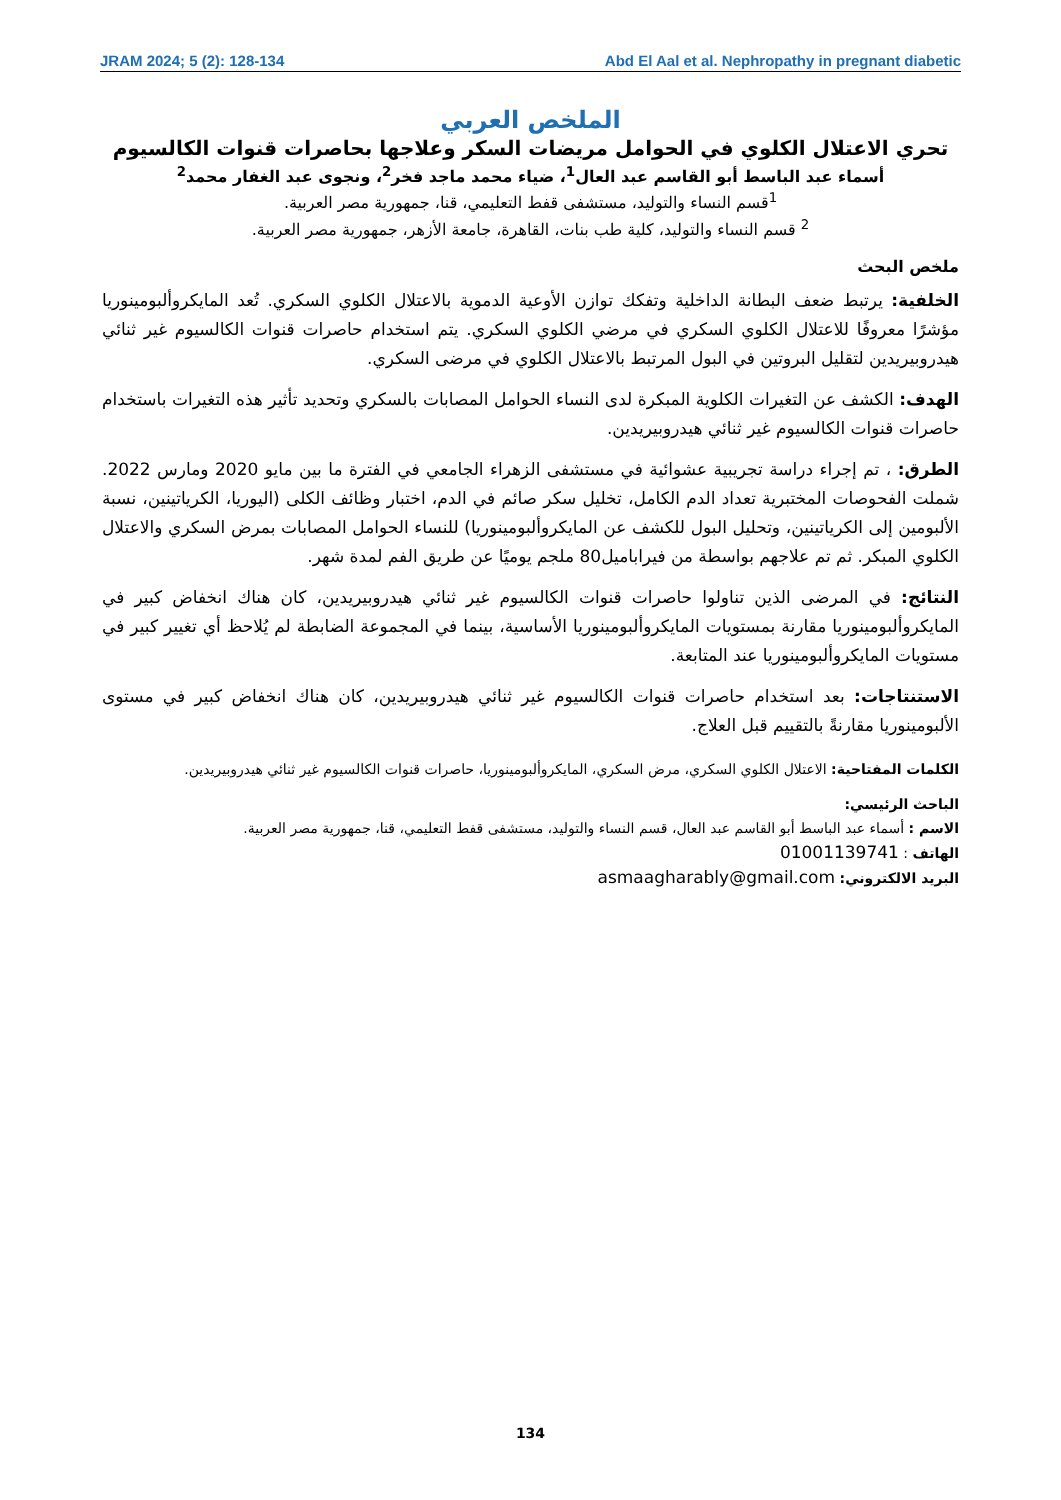JRAM 2024; 5 (2): 128-134 Abd El Aal et al. Nephropathy in pregnant diabetic
الملخص العربي
تحري الاعتلال الكلوي في الحوامل مريضات السكر وعلاجها بحاصرات قنوات الكالسيوم
أسماء عبد الباسط أبو القاسم عبد العال<sup>1</sup>، ضياء محمد ماجد فخر<sup>2</sup>، ونجوى عبد الغفار محمد<sup>2</sup>
<sup>1</sup> قسم النساء والتوليد، مستشفى قفط التعليمي، قنا، جمهورية مصر العربية.
<sup>2</sup> قسم النساء والتوليد، كلية طب بنات، القاهرة، جامعة الأزهر، جمهورية مصر العربية.
ملخص البحث
الخلفية: يرتبط ضعف البطانة الداخلية وتفكك توازن الأوعية الدموية بالاعتلال الكلوي السكري. تُعد المايكروألبومينوريا مؤشرًا معروفًا للاعتلال الكلوي السكري في مرضي الكلوي السكري. يتم استخدام حاصرات قنوات الكالسيوم غير ثنائي هيدروبيريدين لتقليل البروتين في البول المرتبط بالاعتلال الكلوي في مرضى السكري.
الهدف: الكشف عن التغيرات الكلوية المبكرة لدى النساء الحوامل المصابات بالسكري وتحديد تأثير هذه التغيرات باستخدام حاصرات قنوات الكالسيوم غير ثنائي هيدروبيريدين.
الطرق: ، تم إجراء دراسة تجريبية عشوائية في مستشفى الزهراء الجامعي في الفترة ما بين مايو 2020 ومارس 2022. شملت الفحوصات المختبرية تعداد الدم الكامل، تخليل سكر صائم في الدم، اختبار وظائف الكلى (اليوريا، الكرياتينين، نسبة الألبومين إلى الكرياتينين، وتحليل البول للكشف عن المايكروألبومينوريا) للنساء الحوامل المصابات بمرض السكري والاعتلال الكلوي المبكر. ثم تم علاجهم بواسطة من فيراباميل80 ملجم يوميًا عن طريق الفم لمدة شهر.
النتائج: في المرضى الذين تناولوا حاصرات قنوات الكالسيوم غير ثنائي هيدروبيريدين، كان هناك انخفاض كبير في المايكروألبومينوريا مقارنة بمستويات المايكروألبومينوريا الأساسية، بينما في المجموعة الضابطة لم يُلاحظ أي تغيير كبير في مستويات المايكروألبومينوريا عند المتابعة.
الاستنتاجات: بعد استخدام حاصرات قنوات الكالسيوم غير ثنائي هيدروبيريدين، كان هناك انخفاض كبير في مستوى الألبومينوريا مقارنةً بالتقييم قبل العلاج.
الكلمات المفتاحية: الاعتلال الكلوي السكري، مرض السكري، المايكروألبومينوريا، حاصرات قنوات الكالسيوم غير ثنائي هيدروبيريدين.
الباحث الرئيسي:
الاسم : أسماء عبد الباسط أبو القاسم عبد العال، قسم النساء والتوليد، مستشفى قفط التعليمي، قنا، جمهورية مصر العربية.
الهاتف : 01001139741
البريد الالكتروني: asmaagharably@gmail.com
134